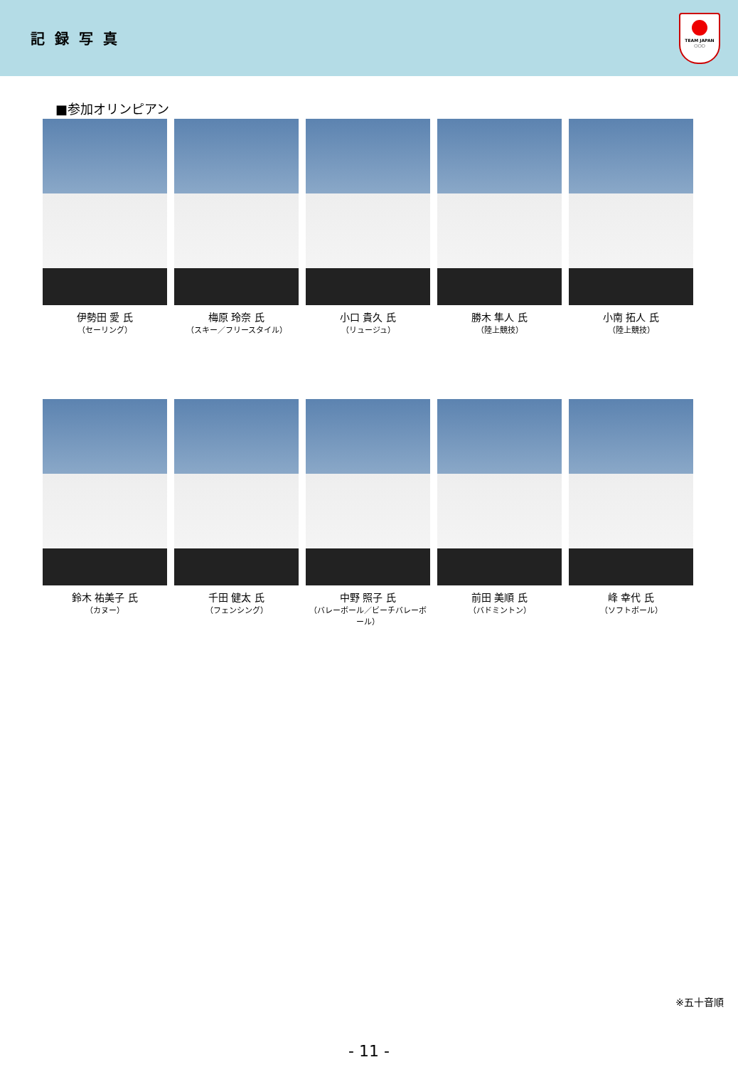記録写真
TEAM JAPAN
○○○
■参加オリンピアン
伊勢田 愛 氏
（セーリング）
梅原 玲奈 氏
（スキー／フリースタイル）
小口 貴久 氏
（リュージュ）
勝木 隼人 氏
（陸上競技）
小南 拓人 氏
（陸上競技）
鈴木 祐美子 氏
（カヌー）
千田 健太 氏
（フェンシング）
中野 照子 氏
（バレーボール／ビーチバレーボール）
前田 美順 氏
（バドミントン）
峰 幸代 氏
（ソフトボール）
※五十音順
- 11 -